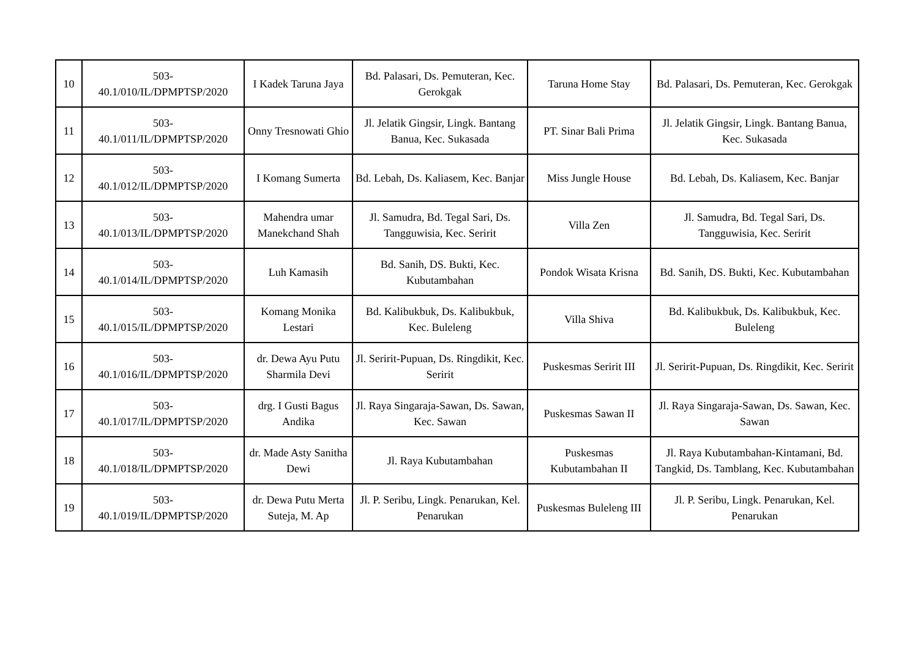| 10 | 503- 40.1/010/IL/DPMPTSP/2020 | I Kadek Taruna Jaya | Bd. Palasari, Ds. Pemuteran, Kec. Gerokgak | Taruna Home Stay | Bd. Palasari, Ds. Pemuteran, Kec. Gerokgak |
| 11 | 503- 40.1/011/IL/DPMPTSP/2020 | Onny Tresnowati Ghio | Jl. Jelatik Gingsir, Lingk. Bantang Banua, Kec. Sukasada | PT. Sinar Bali Prima | Jl. Jelatik Gingsir, Lingk. Bantang Banua, Kec. Sukasada |
| 12 | 503- 40.1/012/IL/DPMPTSP/2020 | I Komang Sumerta | Bd. Lebah, Ds. Kaliasem, Kec. Banjar | Miss Jungle House | Bd. Lebah, Ds. Kaliasem, Kec. Banjar |
| 13 | 503- 40.1/013/IL/DPMPTSP/2020 | Mahendra umar Manekchand Shah | Jl. Samudra, Bd. Tegal Sari, Ds. Tangguwisia, Kec. Seririt | Villa Zen | Jl. Samudra, Bd. Tegal Sari, Ds. Tangguwisia, Kec. Seririt |
| 14 | 503- 40.1/014/IL/DPMPTSP/2020 | Luh Kamasih | Bd. Sanih, DS. Bukti, Kec. Kubutambahan | Pondok Wisata Krisna | Bd. Sanih, DS. Bukti, Kec. Kubutambahan |
| 15 | 503- 40.1/015/IL/DPMPTSP/2020 | Komang Monika Lestari | Bd. Kalibukbuk, Ds. Kalibukbuk, Kec. Buleleng | Villa Shiva | Bd. Kalibukbuk, Ds. Kalibukbuk, Kec. Buleleng |
| 16 | 503- 40.1/016/IL/DPMPTSP/2020 | dr. Dewa Ayu Putu Sharmila Devi | Jl. Seririt-Pupuan, Ds. Ringdikit, Kec. Seririt | Puskesmas Seririt III | Jl. Seririt-Pupuan, Ds. Ringdikit, Kec. Seririt |
| 17 | 503- 40.1/017/IL/DPMPTSP/2020 | drg. I Gusti Bagus Andika | Jl. Raya Singaraja-Sawan, Ds. Sawan, Kec. Sawan | Puskesmas Sawan II | Jl. Raya Singaraja-Sawan, Ds. Sawan, Kec. Sawan |
| 18 | 503- 40.1/018/IL/DPMPTSP/2020 | dr. Made Asty Sanitha Dewi | Jl. Raya Kubutambahan | Puskesmas Kubutambahan II | Jl. Raya Kubutambahan-Kintamani, Bd. Tangkid, Ds. Tamblang, Kec. Kubutambahan |
| 19 | 503- 40.1/019/IL/DPMPTSP/2020 | dr. Dewa Putu Merta Suteja, M. Ap | Jl. P. Seribu, Lingk. Penarukan, Kel. Penarukan | Puskesmas Buleleng III | Jl. P. Seribu, Lingk. Penarukan, Kel. Penarukan |